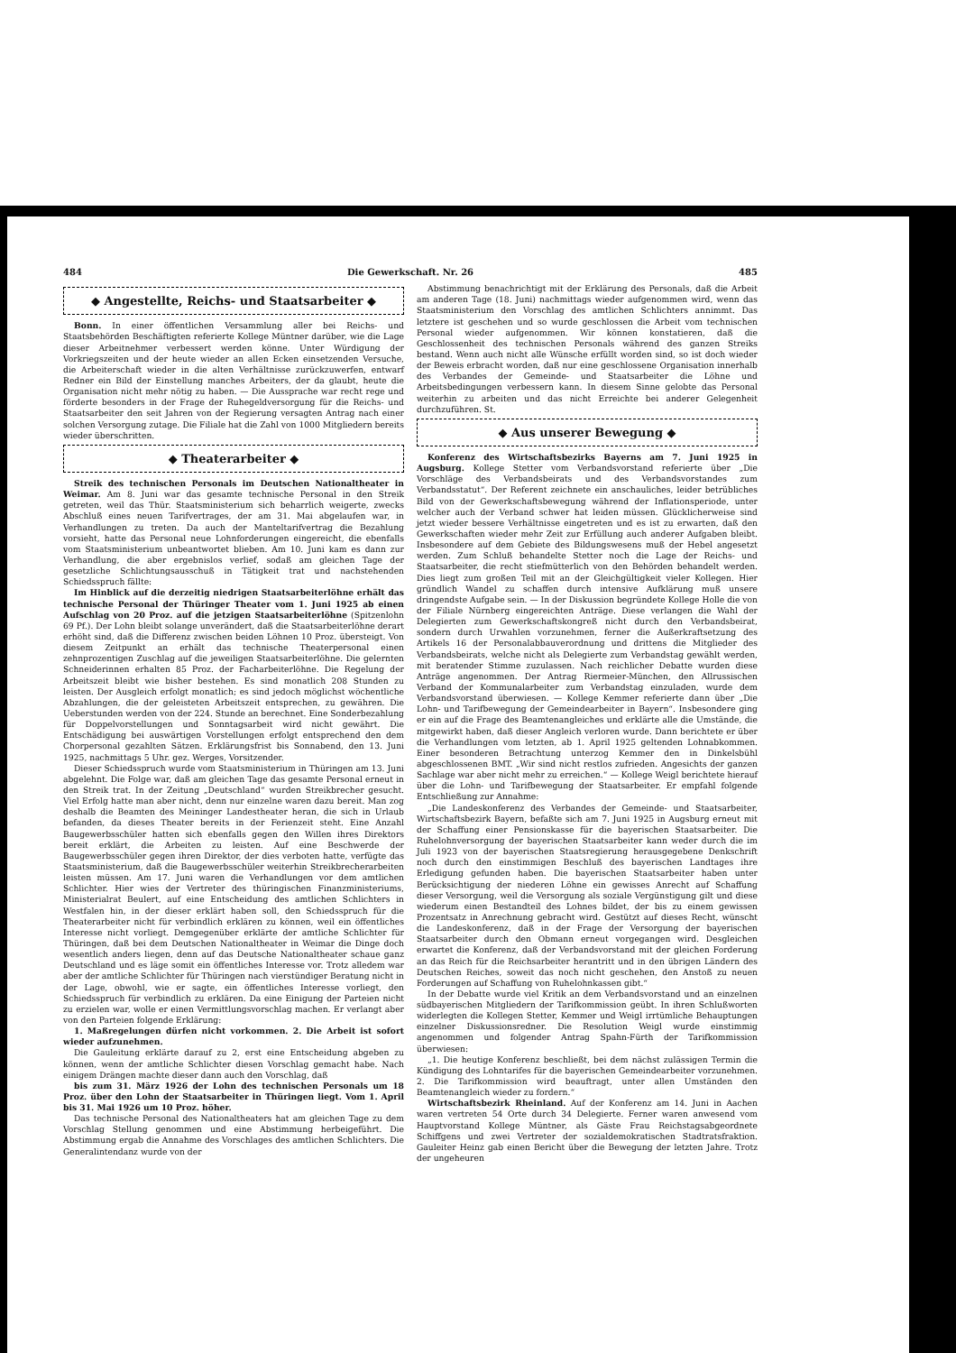484 Die Gewerkschaft. Nr. 26 485
◆ Angestellte, Reichs- und Staatsarbeiter ◆
Bonn. In einer öffentlichen Versammlung aller bei Reichs- und Staatsbehörden Beschäftigten referierte Kollege Müntner darüber, wie die Lage dieser Arbeitnehmer verbessert werden könne. Unter Würdigung der Vorkriegszeiten und der heute wieder an allen Ecken einsetzenden Versuche, die Arbeiterschaft wieder in die alten Verhältnisse zurückzuwerfen, entwarf Redner ein Bild der Einstellung manches Arbeiters, der da glaubt, heute die Organisation nicht mehr nötig zu haben. — Die Aussprache war recht rege und förderte besonders in der Frage der Ruhegeldversorgung für die Reichs- und Staatsarbeiter den seit Jahren von der Regierung versagten Antrag nach einer solchen Versorgung zutage. Die Filiale hat die Zahl von 1000 Mitgliedern bereits wieder überschritten.
◆ Theaterarbeiter ◆
Streik des technischen Personals im Deutschen Nationaltheater in Weimar. Am 8. Juni war das gesamte technische Personal in den Streik getreten, weil das Thür. Staatsministerium sich beharrlich weigerte, zwecks Abschluß eines neuen Tarifvertrages, der am 31. Mai abgelaufen war, in Verhandlungen zu treten. Da auch der Manteltarifvertrag die Bezahlung vorsieht, hatte das Personal neue Lohnforderungen eingereicht, die ebenfalls vom Staatsministerium unbeantwortet blieben. Am 10. Juni kam es dann zur Verhandlung, die aber ergebnislos verlief, sodaß am gleichen Tage der gesetzliche Schlichtungsausschuß in Tätigkeit trat und nachstehenden Schiedsspruch fällte:
Im Hinblick auf die derzeitig niedrigen Staatsarbeiterlöhne erhält das technische Personal der Thüringer Theater vom 1. Juni 1925 ab einen Aufschlag von 20 Proz. auf die jetzigen Staatsarbeiterlöhne (Spitzenlohn 69 Pf.). Der Lohn bleibt solange unverändert, daß die Staatsarbeiterlöhne derart erhöht sind, daß die Differenz zwischen beiden Löhnen 10 Proz. übersteigt. Von diesem Zeitpunkt an erhält das technische Theaterpersonal einen zehnprozentigen Zuschlag auf die jeweiligen Staatsarbeiterlöhne. Die gelernten Schneiderinnen erhalten 85 Proz. der Facharbeiterlöhne. Die Regelung der Arbeitszeit bleibt wie bisher bestehen. Es sind monatlich 208 Stunden zu leisten. Der Ausgleich erfolgt monatlich; es sind jedoch möglichst wöchentliche Abzahlungen, die der geleisteten Arbeitszeit entsprechen, zu gewähren. Die Ueberstunden werden von der 224. Stunde an berechnet. Eine Sonderbezahlung für Doppelvorstellungen und Sonntagsarbeit wird nicht gewährt. Die Entschädigung bei auswärtigen Vorstellungen erfolgt entsprechend den dem Chorpersonal gezahlten Sätzen. Erklärungsfrist bis Sonnabend, den 13. Juni 1925, nachmittags 5 Uhr. gez. Werges, Vorsitzender.
Dieser Schiedsspruch wurde vom Staatsministerium in Thüringen am 13. Juni abgelehnt. Die Folge war, daß am gleichen Tage das gesamte Personal erneut in den Streik trat. In der Zeitung „Deutschland“ wurden Streikbrecher gesucht. Viel Erfolg hatte man aber nicht, denn nur einzelne waren dazu bereit. Man zog deshalb die Beamten des Meininger Landestheater heran, die sich in Urlaub befanden, da dieses Theater bereits in der Ferienzeit steht. Eine Anzahl Baugewerbsschüler hatten sich ebenfalls gegen den Willen ihres Direktors bereit erklärt, die Arbeiten zu leisten. Auf eine Beschwerde der Baugewerbsschüler gegen ihren Direktor, der dies verboten hatte, verfügte das Staatsministerium, daß die Baugewerbsschüler weiterhin Streikbrecherarbeiten leisten müssen. Am 17. Juni waren die Verhandlungen vor dem amtlichen Schlichter. Hier wies der Vertreter des thüringischen Finanzministeriums, Ministerialrat Beulert, auf eine Entscheidung des amtlichen Schlichters in Westfalen hin, in der dieser erklärt haben soll, den Schiedsspruch für die Theaterarbeiter nicht für verbindlich erklären zu können, weil ein öffentliches Interesse nicht vorliegt. Demgegenüber erklärte der amtliche Schlichter für Thüringen, daß bei dem Deutschen Nationaltheater in Weimar die Dinge doch wesentlich anders liegen, denn auf das Deutsche Nationaltheater schaue ganz Deutschland und es läge somit ein öffentliches Interesse vor. Trotz alledem war aber der amtliche Schlichter für Thüringen nach vierstündiger Beratung nicht in der Lage, obwohl, wie er sagte, ein öffentliches Interesse vorliegt, den Schiedsspruch für verbindlich zu erklären. Da eine Einigung der Parteien nicht zu erzielen war, wolle er einen Vermittlungsvorschlag machen. Er verlangt aber von den Parteien folgende Erklärung:
1. Maßregelungen dürfen nicht vorkommen. 2. Die Arbeit ist sofort wieder aufzunehmen.
Die Gauleitung erklärte darauf zu 2, erst eine Entscheidung abgeben zu können, wenn der amtliche Schlichter diesen Vorschlag gemacht habe. Nach einigem Drängen machte dieser dann auch den Vorschlag, daß
bis zum 31. März 1926 der Lohn des technischen Personals um 18 Proz. über den Lohn der Staatsarbeiter in Thüringen liegt. Vom 1. April bis 31. Mai 1926 um 10 Proz. höher.
Das technische Personal des Nationaltheaters hat am gleichen Tage zu dem Vorschlag Stellung genommen und eine Abstimmung herbeigeführt. Die Abstimmung ergab die Annahme des Vorschlages des amtlichen Schlichters. Die Generalintendanz wurde von der
Abstimmung benachrichtigt mit der Erklärung des Personals, daß die Arbeit am anderen Tage (18. Juni) nachmittags wieder aufgenommen wird, wenn das Staatsministerium den Vorschlag des amtlichen Schlichters annimmt. Das letztere ist geschehen und so wurde geschlossen die Arbeit vom technischen Personal wieder aufgenommen. Wir können konstatieren, daß die Geschlossenheit des technischen Personals während des ganzen Streiks bestand. Wenn auch nicht alle Wünsche erfüllt worden sind, so ist doch wieder der Beweis erbracht worden, daß nur eine geschlossene Organisation innerhalb des Verbandes der Gemeinde- und Staatsarbeiter die Löhne und Arbeitsbedingungen verbessern kann. In diesem Sinne gelobte das Personal weiterhin zu arbeiten und das nicht Erreichte bei anderer Gelegenheit durchzuführen. St.
◆ Aus unserer Bewegung ◆
Konferenz des Wirtschaftsbezirks Bayerns am 7. Juni 1925 in Augsburg. Kollege Stetter vom Verbandsvorstand referierte über „Die Vorschläge des Verbandsbeirats und des Verbandsvorstandes zum Verbandsstatut“. Der Referent zeichnete ein anschauliches, leider betrübliches Bild von der Gewerkschaftsbewegung während der Inflationsperiode, unter welcher auch der Verband schwer hat leiden müssen. Glücklicherweise sind jetzt wieder bessere Verhältnisse eingetreten und es ist zu erwarten, daß den Gewerkschaften wieder mehr Zeit zur Erfüllung auch anderer Aufgaben bleibt. Insbesondere auf dem Gebiete des Bildungswesens muß der Hebel angesetzt werden. Zum Schluß behandelte Stetter noch die Lage der Reichs- und Staatsarbeiter, die recht stiefmütterlich von den Behörden behandelt werden. Dies liegt zum großen Teil mit an der Gleichgültigkeit vieler Kollegen. Hier gründlich Wandel zu schaffen durch intensive Aufklärung muß unsere dringendste Aufgabe sein. — In der Diskussion begründete Kollege Holle die von der Filiale Nürnberg eingereichten Anträge. Diese verlangen die Wahl der Delegierten zum Gewerkschaftskongreß nicht durch den Verbandsbeirat, sondern durch Urwahlen vorzunehmen, ferner die Außerkraftsetzung des Artikels 16 der Personalabbauverordnung und drittens die Mitglieder des Verbandsbeirats, welche nicht als Delegierte zum Verbandstag gewählt werden, mit beratender Stimme zuzulassen. Nach reichlicher Debatte wurden diese Anträge angenommen. Der Antrag Riermeier-München, den Allrussischen Verband der Kommunalarbeiter zum Verbandstag einzuladen, wurde dem Verbandsvorstand überwiesen. — Kollege Kemmer referierte dann über „Die Lohn- und Tarifbewegung der Gemeindearbeiter in Bayern“. Insbesondere ging er ein auf die Frage des Beamtenangleiches und erklärte alle die Umstände, die mitgewirkt haben, daß dieser Angleich verloren wurde. Dann berichtete er über die Verhandlungen vom letzten, ab 1. April 1925 geltenden Lohnabkommen. Einer besonderen Betrachtung unterzog Kemmer den in Dinkelsbühl abgeschlossenen BMT. „Wir sind nicht restlos zufrieden. Angesichts der ganzen Sachlage war aber nicht mehr zu erreichen.“ — Kollege Weigl berichtete hierauf über die Lohn- und Tarifbewegung der Staatsarbeiter. Er empfahl folgende Entschließung zur Annahme:
„Die Landeskonferenz des Verbandes der Gemeinde- und Staatsarbeiter, Wirtschaftsbezirk Bayern, befaßte sich am 7. Juni 1925 in Augsburg erneut mit der Schaffung einer Pensionskasse für die bayerischen Staatsarbeiter. Die Ruhelohnversorgung der bayerischen Staatsarbeiter kann weder durch die im Juli 1923 von der bayerischen Staatsregierung herausgegebene Denkschrift noch durch den einstimmigen Beschluß des bayerischen Landtages ihre Erledigung gefunden haben. Die bayerischen Staatsarbeiter haben unter Berücksichtigung der niederen Löhne ein gewisses Anrecht auf Schaffung dieser Versorgung, weil die Versorgung als soziale Vergünstigung gilt und diese wiederum einen Bestandteil des Lohnes bildet, der bis zu einem gewissen Prozentsatz in Anrechnung gebracht wird. Gestützt auf dieses Recht, wünscht die Landeskonferenz, daß in der Frage der Versorgung der bayerischen Staatsarbeiter durch den Obmann erneut vorgegangen wird. Desgleichen erwartet die Konferenz, daß der Verbandsvorstand mit der gleichen Forderung an das Reich für die Reichsarbeiter herantritt und in den übrigen Ländern des Deutschen Reiches, soweit das noch nicht geschehen, den Anstoß zu neuen Forderungen auf Schaffung von Ruhelohnkassen gibt.“
In der Debatte wurde viel Kritik an dem Verbandsvorstand und an einzelnen südbayerischen Mitgliedern der Tarifkommission geübt. In ihren Schlußworten widerlegten die Kollegen Stetter, Kemmer und Weigl irrtümliche Behauptungen einzelner Diskussionsredner. Die Resolution Weigl wurde einstimmig angenommen und folgender Antrag Spahn-Fürth der Tarifkommission überwiesen:
„1. Die heutige Konferenz beschließt, bei dem nächst zulässigen Termin die Kündigung des Lohntarifes für die bayerischen Gemeindearbeiter vorzunehmen. 2. Die Tarifkommission wird beauftragt, unter allen Umständen den Beamtenangleich wieder zu fordern.“
Wirtschaftsbezirk Rheinland. Auf der Konferenz am 14. Juni in Aachen waren vertreten 54 Orte durch 34 Delegierte. Ferner waren anwesend vom Hauptvorstand Kollege Müntner, als Gäste Frau Reichstagsabgeordnete Schiffgens und zwei Vertreter der sozialdemokratischen Stadtratsfraktion. Gauleiter Heinz gab einen Bericht über die Bewegung der letzten Jahre. Trotz der ungeheuren